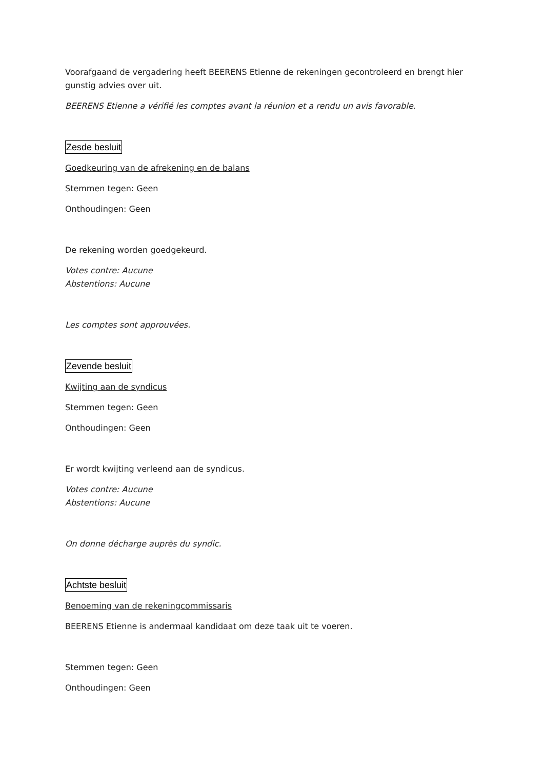Voorafgaand de vergadering heeft BEERENS Etienne de rekeningen gecontroleerd en brengt hier gunstig advies over uit.
BEERENS Etienne a vérifié les comptes avant la réunion et a rendu un avis favorable.
Zesde besluit
Goedkeuring van de afrekening en de balans
Stemmen tegen: Geen
Onthoudingen: Geen
De rekening worden goedgekeurd.
Votes contre: Aucune
Abstentions: Aucune
Les comptes sont approuvées.
Zevende besluit
Kwijting aan de syndicus
Stemmen tegen: Geen
Onthoudingen: Geen
Er wordt kwijting verleend aan de syndicus.
Votes contre: Aucune
Abstentions: Aucune
On donne décharge auprès du syndic.
Achtste besluit
Benoeming van de rekeningcommissaris
BEERENS Etienne is andermaal kandidaat om deze taak uit te voeren.
Stemmen tegen: Geen
Onthoudingen: Geen